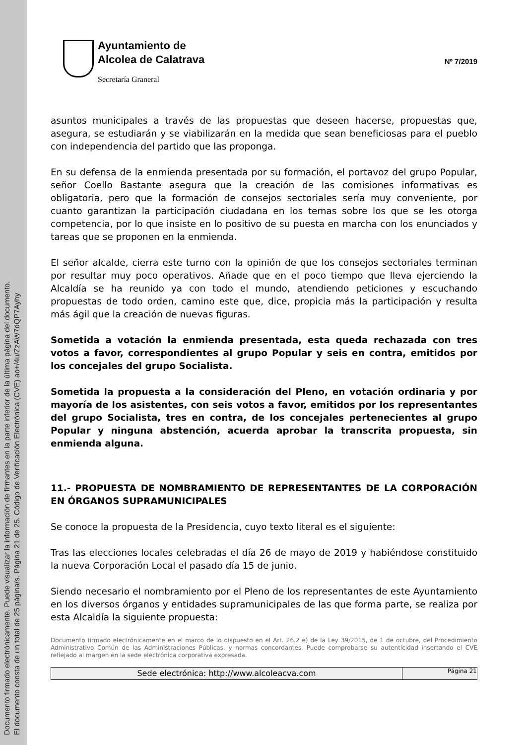Documento firmado electrónicamente. Puede visualizar la información de firmantes en la parte inferior de la última página del documento.
El documento consta de un total de 25 página/s. Página 21 de 25. Código de Verificación Electrónica (CVE) ao+/4u/ZzAW7dQP7Ayhy
Ayuntamiento de
Alcolea de Calatrava
Secretaría Graneral
Nº 7/2019
asuntos municipales a través de las propuestas que deseen hacerse, propuestas que, asegura, se estudiarán y se viabilizarán en la medida que sean beneficiosas para el pueblo con independencia del partido que las proponga.
En su defensa de la enmienda presentada por su formación, el portavoz del grupo Popular, señor Coello Bastante asegura que la creación de las comisiones informativas es obligatoria, pero que la formación de consejos sectoriales sería muy conveniente, por cuanto garantizan la participación ciudadana en los temas sobre los que se les otorga competencia, por lo que insiste en lo positivo de su puesta en marcha con los enunciados y tareas que se proponen en la enmienda.
El señor alcalde, cierra este turno con la opinión de que los consejos sectoriales terminan por resultar muy poco operativos. Añade que en el poco tiempo que lleva ejerciendo la Alcaldía se ha reunido ya con todo el mundo, atendiendo peticiones y escuchando propuestas de todo orden, camino este que, dice, propicia más la participación y resulta más ágil que la creación de nuevas figuras.
Sometida a votación la enmienda presentada, esta queda rechazada con tres votos a favor, correspondientes al grupo Popular y seis en contra, emitidos por los concejales del grupo Socialista.
Sometida la propuesta a la consideración del Pleno, en votación ordinaria y por mayoría de los asistentes, con seis votos a favor, emitidos por los representantes del grupo Socialista, tres en contra, de los concejales pertenecientes al grupo Popular y ninguna abstención, acuerda aprobar la transcrita propuesta, sin enmienda alguna.
11.- PROPUESTA DE NOMBRAMIENTO DE REPRESENTANTES DE LA CORPORACIÓN EN ÓRGANOS SUPRAMUNICIPALES
Se conoce la propuesta de la Presidencia, cuyo texto literal es el siguiente:
Tras las elecciones locales celebradas el día 26 de mayo de 2019 y habiéndose constituido la nueva Corporación Local el pasado día 15 de junio.
Siendo necesario el nombramiento por el Pleno de los representantes de este Ayuntamiento en los diversos órganos y entidades supramunicipales de las que forma parte, se realiza por esta Alcaldía la siguiente propuesta:
Documento firmado electrónicamente en el marco de lo dispuesto en el Art. 26.2 e) de la Ley 39/2015, de 1 de octubre, del Procedimiento Administrativo Común de las Administraciones Públicas. y normas concordantes. Puede comprobarse su autenticidad insertando el CVE reflejado al margen en la sede electrónica corporativa expresada.
Sede electrónica: http://www.alcoleacva.com
Página 21